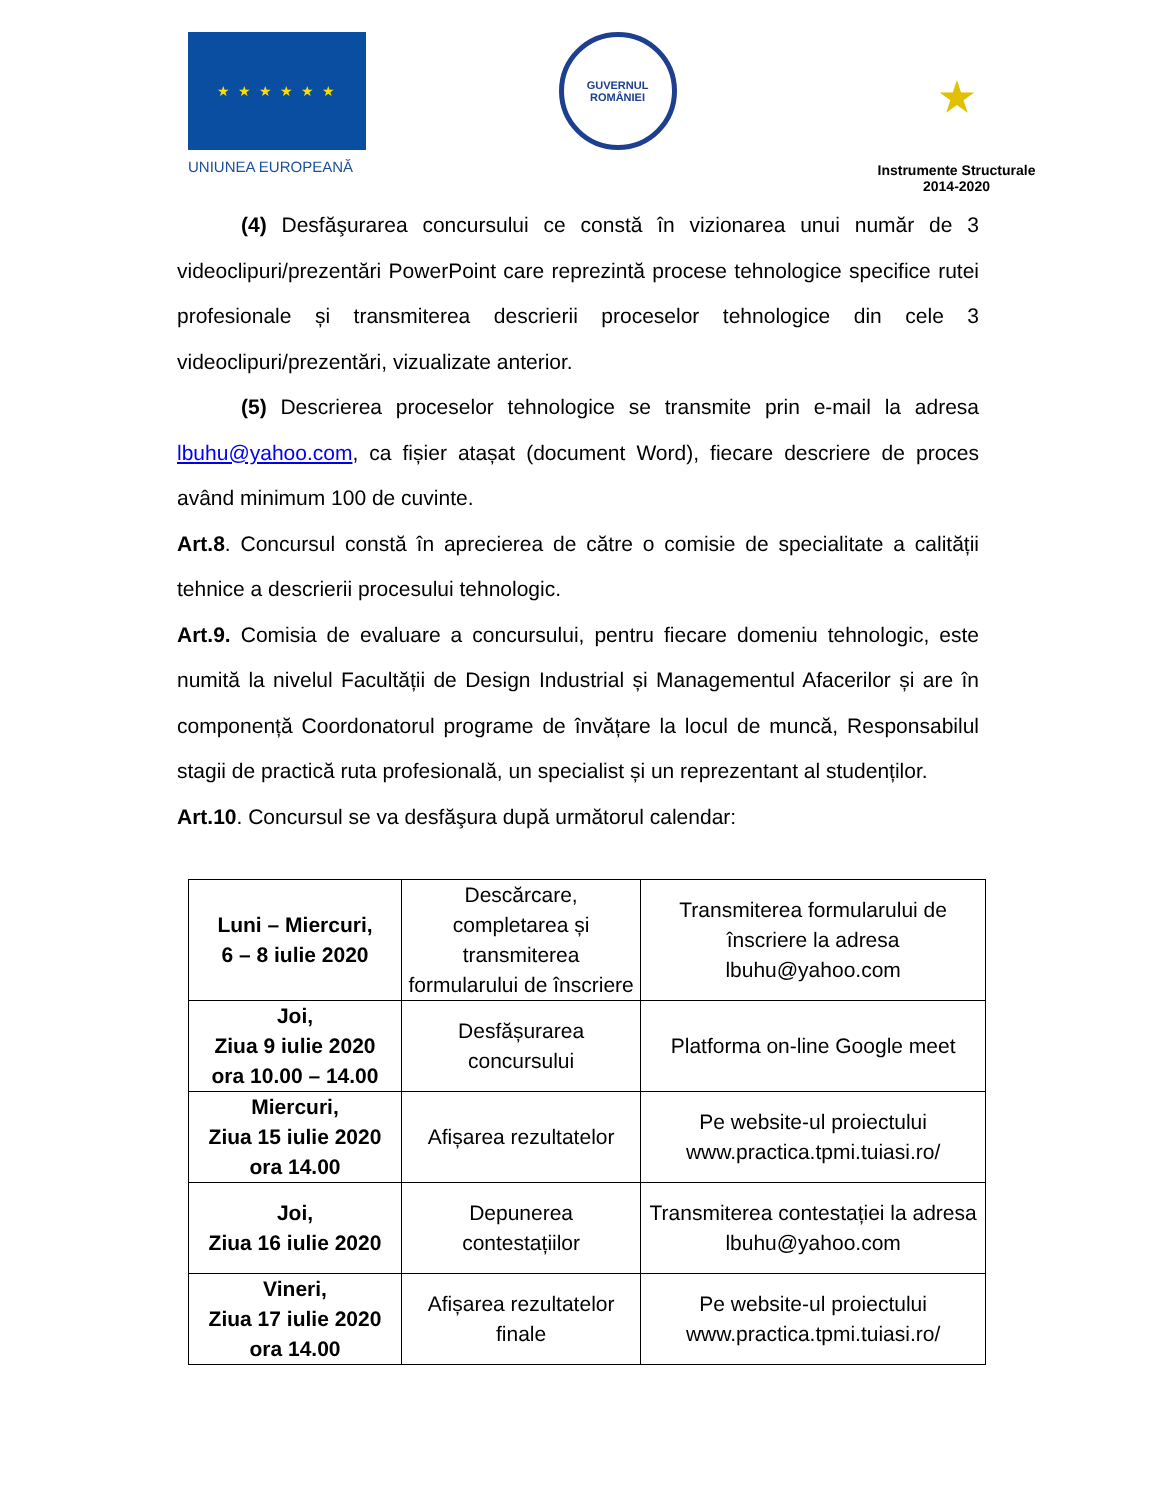★ ★ ★ ★ ★ ★
UNIUNEA EUROPEANĂ
GUVERNUL
ROMÂNIEI
★
Instrumente Structurale
2014-2020
(4) Desfăşurarea concursului ce constă în vizionarea unui număr de 3 videoclipuri/prezentări PowerPoint care reprezintă procese tehnologice specifice rutei profesionale și transmiterea descrierii proceselor tehnologice din cele 3 videoclipuri/prezentări, vizualizate anterior.
(5) Descrierea proceselor tehnologice se transmite prin e-mail la adresa lbuhu@yahoo.com, ca fișier atașat (document Word), fiecare descriere de proces având minimum 100 de cuvinte.
Art.8. Concursul constă în aprecierea de către o comisie de specialitate a calității tehnice a descrierii procesului tehnologic.
Art.9. Comisia de evaluare a concursului, pentru fiecare domeniu tehnologic, este numită la nivelul Facultății de Design Industrial și Managementul Afacerilor și are în componență Coordonatorul programe de învățare la locul de muncă, Responsabilul stagii de practică ruta profesională, un specialist și un reprezentant al studenților.
Art.10. Concursul se va desfăşura după următorul calendar:
| Luni – Miercuri, 6 – 8 iulie 2020 | Descărcare, completarea și transmiterea formularului de înscriere | Transmiterea formularului de înscriere la adresa lbuhu@yahoo.com |
| Joi, Ziua 9 iulie 2020 ora 10.00 – 14.00 | Desfășurarea concursului | Platforma on-line Google meet |
| Miercuri, Ziua 15 iulie 2020 ora 14.00 | Afișarea rezultatelor | Pe website-ul proiectului www.practica.tpmi.tuiasi.ro/ |
| Joi, Ziua 16 iulie 2020 | Depunerea contestațiilor | Transmiterea contestației la adresa lbuhu@yahoo.com |
| Vineri, Ziua 17 iulie 2020 ora 14.00 | Afișarea rezultatelor finale | Pe website-ul proiectului www.practica.tpmi.tuiasi.ro/ |